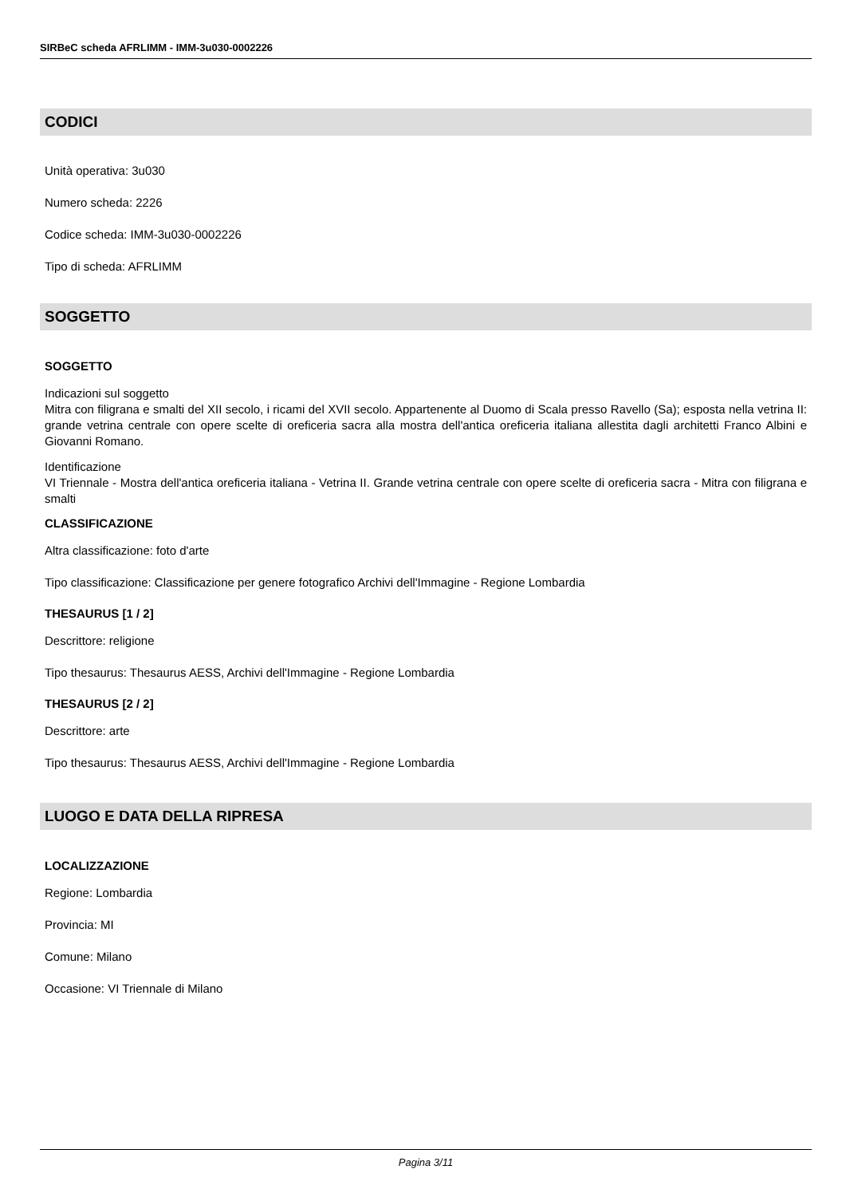SIRBeC scheda AFRLIMM - IMM-3u030-0002226
CODICI
Unità operativa: 3u030
Numero scheda: 2226
Codice scheda: IMM-3u030-0002226
Tipo di scheda: AFRLIMM
SOGGETTO
SOGGETTO
Indicazioni sul soggetto
Mitra con filigrana e smalti del XII secolo, i ricami del XVII secolo. Appartenente al Duomo di Scala presso Ravello (Sa); esposta nella vetrina II: grande vetrina centrale con opere scelte di oreficeria sacra alla mostra dell'antica oreficeria italiana allestita dagli architetti Franco Albini e Giovanni Romano.
Identificazione
VI Triennale - Mostra dell'antica oreficeria italiana - Vetrina II. Grande vetrina centrale con opere scelte di oreficeria sacra - Mitra con filigrana e smalti
CLASSIFICAZIONE
Altra classificazione: foto d'arte
Tipo classificazione: Classificazione per genere fotografico Archivi dell'Immagine - Regione Lombardia
THESAURUS [1 / 2]
Descrittore: religione
Tipo thesaurus: Thesaurus AESS, Archivi dell'Immagine - Regione Lombardia
THESAURUS [2 / 2]
Descrittore: arte
Tipo thesaurus: Thesaurus AESS, Archivi dell'Immagine - Regione Lombardia
LUOGO E DATA DELLA RIPRESA
LOCALIZZAZIONE
Regione: Lombardia
Provincia: MI
Comune: Milano
Occasione: VI Triennale di Milano
Pagina 3/11